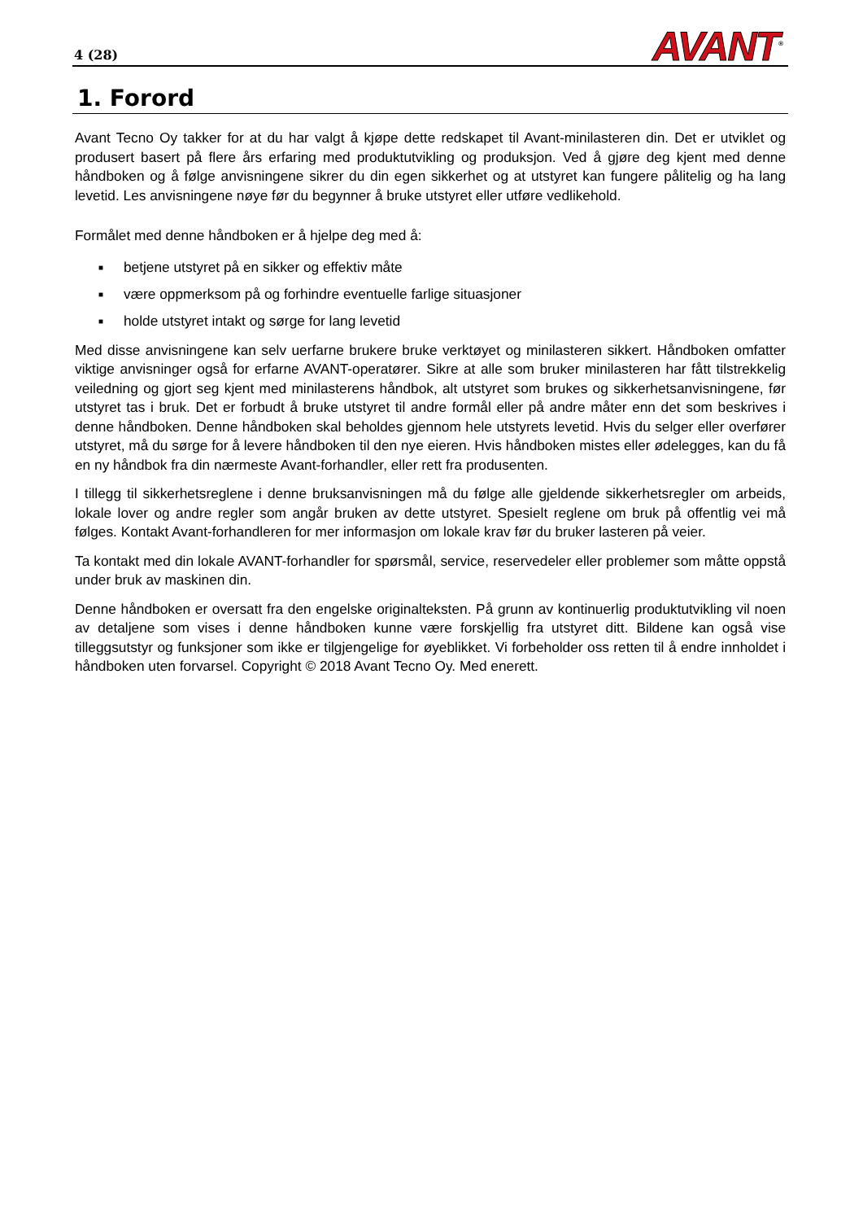4 (28)
AVANT<sup>®</sup>
1. Forord
Avant Tecno Oy takker for at du har valgt å kjøpe dette redskapet til Avant-minilasteren din. Det er utviklet og produsert basert på flere års erfaring med produktutvikling og produksjon. Ved å gjøre deg kjent med denne håndboken og å følge anvisningene sikrer du din egen sikkerhet og at utstyret kan fungere pålitelig og ha lang levetid. Les anvisningene nøye før du begynner å bruke utstyret eller utføre vedlikehold.
Formålet med denne håndboken er å hjelpe deg med å:
■ betjene utstyret på en sikker og effektiv måte
■ være oppmerksom på og forhindre eventuelle farlige situasjoner
■ holde utstyret intakt og sørge for lang levetid
Med disse anvisningene kan selv uerfarne brukere bruke verktøyet og minilasteren sikkert. Håndboken omfatter viktige anvisninger også for erfarne AVANT-operatører. Sikre at alle som bruker minilasteren har fått tilstrekkelig veiledning og gjort seg kjent med minilasterens håndbok, alt utstyret som brukes og sikkerhetsanvisningene, før utstyret tas i bruk. Det er forbudt å bruke utstyret til andre formål eller på andre måter enn det som beskrives i denne håndboken. Denne håndboken skal beholdes gjennom hele utstyrets levetid. Hvis du selger eller overfører utstyret, må du sørge for å levere håndboken til den nye eieren. Hvis håndboken mistes eller ødelegges, kan du få en ny håndbok fra din nærmeste Avant-forhandler, eller rett fra produsenten.
I tillegg til sikkerhetsreglene i denne bruksanvisningen må du følge alle gjeldende sikkerhetsregler om arbeids, lokale lover og andre regler som angår bruken av dette utstyret. Spesielt reglene om bruk på offentlig vei må følges. Kontakt Avant-forhandleren for mer informasjon om lokale krav før du bruker lasteren på veier.
Ta kontakt med din lokale AVANT-forhandler for spørsmål, service, reservedeler eller problemer som måtte oppstå under bruk av maskinen din.
Denne håndboken er oversatt fra den engelske originalteksten. På grunn av kontinuerlig produktutvikling vil noen av detaljene som vises i denne håndboken kunne være forskjellig fra utstyret ditt. Bildene kan også vise tilleggsutstyr og funksjoner som ikke er tilgjengelige for øyeblikket. Vi forbeholder oss retten til å endre innholdet i håndboken uten forvarsel. Copyright © 2018 Avant Tecno Oy. Med enerett.